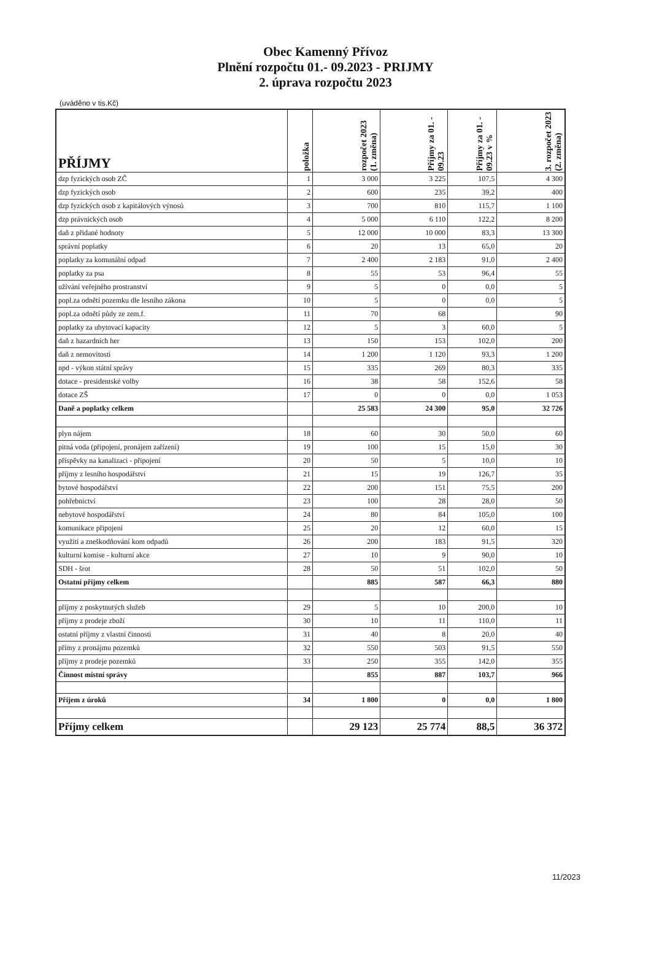Obec Kamenný Přívoz
Plnění rozpočtu 01.- 09.2023 - PRIJMY
2. úprava rozpočtu 2023
(uváděno v tis.Kč)
| PŘÍJMY | položka | rozpočet 2023 (1. změna) | Příjmy za 01. - 09.23 | Příjmy za 01. - 09.23 v % | 3. rozpočet 2023 (2. změna) |
| --- | --- | --- | --- | --- | --- |
| dzp fyzických osob ZČ | 1 | 3 000 | 3 225 | 107,5 | 4 300 |
| dzp fyzických osob | 2 | 600 | 235 | 39,2 | 400 |
| dzp fyzických osob z kapitálových výnosů | 3 | 700 | 810 | 115,7 | 1 100 |
| dzp právnických osob | 4 | 5 000 | 6 110 | 122,2 | 8 200 |
| daň z přidané hodnoty | 5 | 12 000 | 10 000 | 83,3 | 13 300 |
| správní poplatky | 6 | 20 | 13 | 65,0 | 20 |
| poplatky za komunální odpad | 7 | 2 400 | 2 183 | 91,0 | 2 400 |
| poplatky za psa | 8 | 55 | 53 | 96,4 | 55 |
| užívání veřejného prostranství | 9 | 5 | 0 | 0,0 | 5 |
| popl.za odnětí pozemku dle lesního zákona | 10 | 5 | 0 | 0,0 | 5 |
| popl.za odnětí půdy ze zem.f. | 11 | 70 | 68 | | 90 |
| poplatky za ubytovací kapacity | 12 | 5 | 3 | 60,0 | 5 |
| daň z hazardních her | 13 | 150 | 153 | 102,0 | 200 |
| daň z nemovitosti | 14 | 1 200 | 1 120 | 93,3 | 1 200 |
| npd - výkon státní správy | 15 | 335 | 269 | 80,3 | 335 |
| dotace - presidentské volby | 16 | 38 | 58 | 152,6 | 58 |
| dotace ZŠ | 17 | 0 | 0 | 0,0 | 1 053 |
| Daně a poplatky celkem | | 25 583 | 24 300 | 95,0 | 32 726 |
| plyn nájem | 18 | 60 | 30 | 50,0 | 60 |
| pitná voda (připojení, pronájem zařízení) | 19 | 100 | 15 | 15,0 | 30 |
| příspěvky na kanalizaci - připojení | 20 | 50 | 5 | 10,0 | 10 |
| příjmy z lesního hospodářství | 21 | 15 | 19 | 126,7 | 35 |
| bytové hospodářství | 22 | 200 | 151 | 75,5 | 200 |
| pohřebnictví | 23 | 100 | 28 | 28,0 | 50 |
| nebytové hospodářství | 24 | 80 | 84 | 105,0 | 100 |
| komunikace připojení | 25 | 20 | 12 | 60,0 | 15 |
| využití a zneškodňování kom odpadů | 26 | 200 | 183 | 91,5 | 320 |
| kulturní komise - kulturní akce | 27 | 10 | 9 | 90,0 | 10 |
| SDH - šrot | 28 | 50 | 51 | 102,0 | 50 |
| Ostatní příjmy celkem | | 885 | 587 | 66,3 | 880 |
| příjmy z poskytnutých služeb | 29 | 5 | 10 | 200,0 | 10 |
| příjmy z prodeje zboží | 30 | 10 | 11 | 110,0 | 11 |
| ostatní příjmy z vlastní činnosti | 31 | 40 | 8 | 20,0 | 40 |
| přímy z pronájmu pozemků | 32 | 550 | 503 | 91,5 | 550 |
| příjmy z prodeje pozemků | 33 | 250 | 355 | 142,0 | 355 |
| Činnost místní správy | | 855 | 887 | 103,7 | 966 |
| Příjem z úroků | 34 | 1 800 | 0 | 0,0 | 1 800 |
| Příjmy celkem | | 29 123 | 25 774 | 88,5 | 36 372 |
11/2023